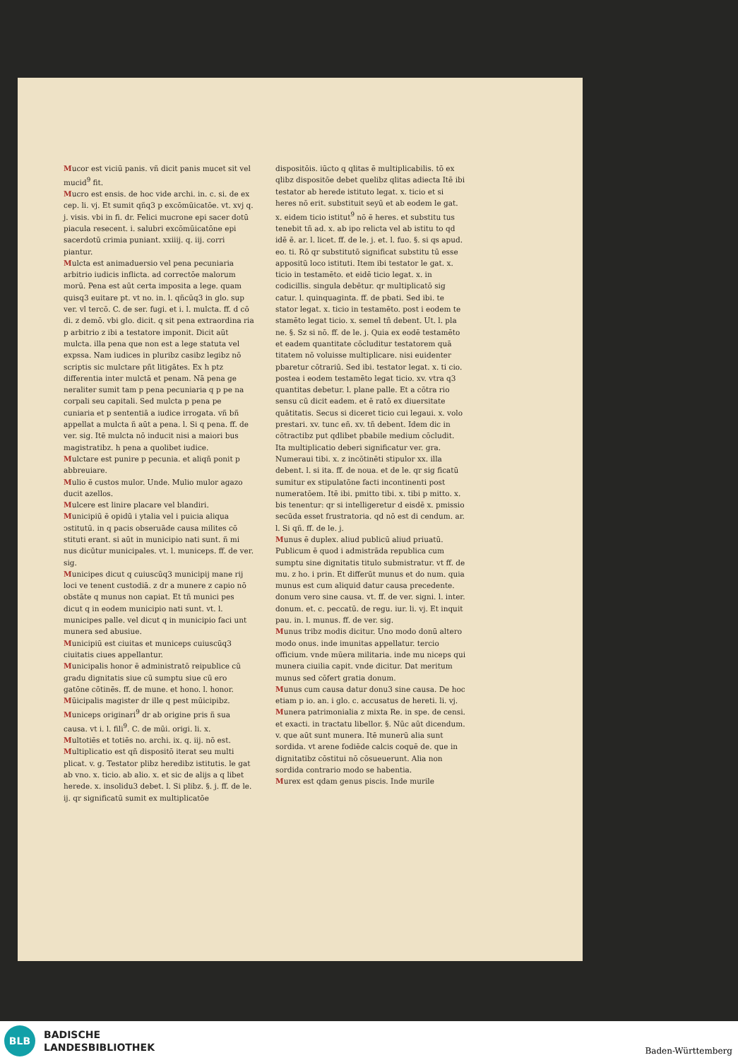Mucor est viciū panis. vñ dicit panis mucet sit vel mucid<sup>9</sup> fit.
Mucro est ensis. de hoc vide archi. in. c. si. de ex cep. li. vj. Et sumit qñq3 p excōmūicatōe. vt. xvj q. j. visis. vbi in fi. dr. Felici mucrone epi sacer dotū piacula resecent. i. salubri excōmūicatōne epi sacerdotū crimia puniant. xxiiij. q. iij. corri piantur.
Mulcta est animaduersio vel pena pecuniaria arbitrio iudicis inflicta. ad correctōe malorum morū. Pena est aūt certa imposita a lege. quam quisq3 euitare pt. vt no. in. l. qñcūq3 in glo. sup ver. vl tercō. C. de ser. fugi. et i. l. mulcta. ff. d cō di. z demō. vbi glo. dicit. q sit pena extraordina ria p arbitrio z ibi a testatore imponit. Dicit aūt mulcta. illa pena que non est a lege statuta vel expssa. Nam iudices in pluribz casibz legibz nō scriptis sic mulctare pñt litigātes. Ex h ptz differentia inter mulctā et penam. Nā pena ge neraliter sumit tam p pena pecuniaria q p pe na corpali seu capitali. Sed mulcta p pena pe cuniaria et p sententiā a iudice irrogata. vñ bñ appellat a mulcta ñ aūt a pena. l. Si q pena. ff. de ver. sig. Itē mulcta nō inducit nisi a maiori bus magistratibz. h pena a quolibet iudice.
Mulctare est punire p pecunia. et aliqñ ponit p abbreuiare.
Mulio ē custos mulor. Unde. Mulio mulor agazo ducit azellos.
Mulcere est linire placare vel blandiri.
Municipiū ē opidū i ytalia vel i puicia aliqua ↄstitutū. in q pacis obseruāde causa milites cō stituti erant. si aūt in municipio nati sunt. ñ mi nus dicūtur municipales. vt. l. municeps. ff. de ver. sig.
Municipes dicut q cuiuscūq3 municipij mane rij loci ve tenent custodiā. z dr a munere z capio nō obstāte q munus non capiat. Et tñ munici pes dicut q in eodem municipio nati sunt. vt. l. municipes palle. vel dicut q in municipio faci unt munera sed abusiue.
Municipiū est ciuitas et municeps cuiuscūq3 ciuitatis ciues appellantur.
Municipalis honor ē administratō reipublice cū gradu dignitatis siue cū sumptu siue cū ero gatōne cōtinēs. ff. de mune. et hono. l. honor.
Mūicipalis magister dr ille q pest mūicipibz.
Municeps originari<sup>9</sup> dr ab origine pris ñ sua causa. vt i. l. fili<sup>9</sup>. C. de mūi. origi. li. x.
Multotiēs et totiēs no. archi. ix. q. iij. nō est.
Multiplicatio est qñ dispositō iterat seu multi plicat. v. g. Testator plibz heredibz istitutis. le gat ab vno. x. ticio. ab alio. x. et sic de alijs a q libet herede. x. insolidu3 debet. l. Si plibz. §. j. ff. de le. ij. qr significatū sumit ex multiplicatōe
dispositōis. iūcto q qlitas ē multiplicabilis. tō ex qlibz dispositōe debet quelibz qlitas adiecta Itē ibi testator ab herede istituto legat. x. ticio et si heres nō erit. substituit seyū et ab eodem le gat. x. eidem ticio istitut<sup>9</sup> nō ē heres. et substitu tus tenebit tñ ad. x. ab ipo relicta vel ab istitu to qd idē ē. ar. l. licet. ff. de le. j. et. l. fuo. §. si qs apud. eo. ti. Rō qr substitutō significat substitu tū esse appositū loco istituti. Item ibi testator le gat. x. ticio in testamēto. et eidē ticio legat. x. in codicillis. singula debētur. qr multiplicatō sig catur. l. quinquaginta. ff. de pbati. Sed ibi. te stator legat. x. ticio in testamēto. post i eodem te stamēto legat ticio. x. semel tñ debent. Ut. l. pla ne. §. Sz si nō. ff. de le. j. Quia ex eodē testamēto et eadem quantitate cōcluditur testatorem quā titatem nō voluisse multiplicare. nisi euidenter pbaretur cōtrariū. Sed ibi. testator legat. x. ti cio. postea i eodem testamēto legat ticio. xv. vtra q3 quantitas debetur. l. plane palle. Et a cōtra rio sensu cū dicit eadem. et ē ratō ex diuersitate quātitatis. Secus si diceret ticio cui legaui. x. volo prestari. xv. tunc eñ. xv. tñ debent. Idem dic in cōtractibz put qdlibet pbabile medium cōcludit. Ita multiplicatio deberi significatur ver. gra. Numeraui tibi. x. z incōtinēti stipulor xx. illa debent. l. si ita. ff. de noua. et de le. qr sig ficatū sumitur ex stipulatōne facti incontinenti post numeratōem. Itē ibi. pmitto tibi. x. tibi p mitto. x. bis tenentur: qr si intelligeretur d eisdē x. pmissio secūda esset frustratoria. qd nō est di cendum. ar. l. Si qñ. ff. de le. j.
Munus ē duplex. aliud publicū aliud priuatū. Publicum ē quod i admistrāda republica cum sumptu sine dignitatis titulo submistratur. vt ff. de mu. z ho. i prin. Et differūt munus et do num. quia munus est cum aliquid datur causa precedente. donum vero sine causa. vt. ff. de ver. signi. l. inter. donum. et. c. peccatū. de regu. iur. li. vj. Et inquit pau. in. l. munus. ff. de ver. sig.
Munus tribz modis dicitur. Uno modo donū altero modo onus. inde imunitas appellatur. tercio officium. vnde mūera militaria. inde mu niceps qui munera ciuilia capit. vnde dicitur. Dat meritum munus sed cōfert gratia donum.
Munus cum causa datur donu3 sine causa. De hoc etiam p io. an. i glo. c. accusatus de hereti. li. vj.
Munera patrimonialia z mixta Re. in spe. de censi. et exacti. in tractatu libellor. §. Nūc aūt dicendum. v. que aūt sunt munera. Itē munerū alia sunt sordida. vt arene fodiēde calcis coquē de. que in dignitatibz cōstitui nō cōsueuerunt. Alia non sordida contrario modo se habentia.
Murex est qdam genus piscis. Inde murile
BLB
BADISCHE
LANDESBIBLIOTHEK
Baden-Württemberg